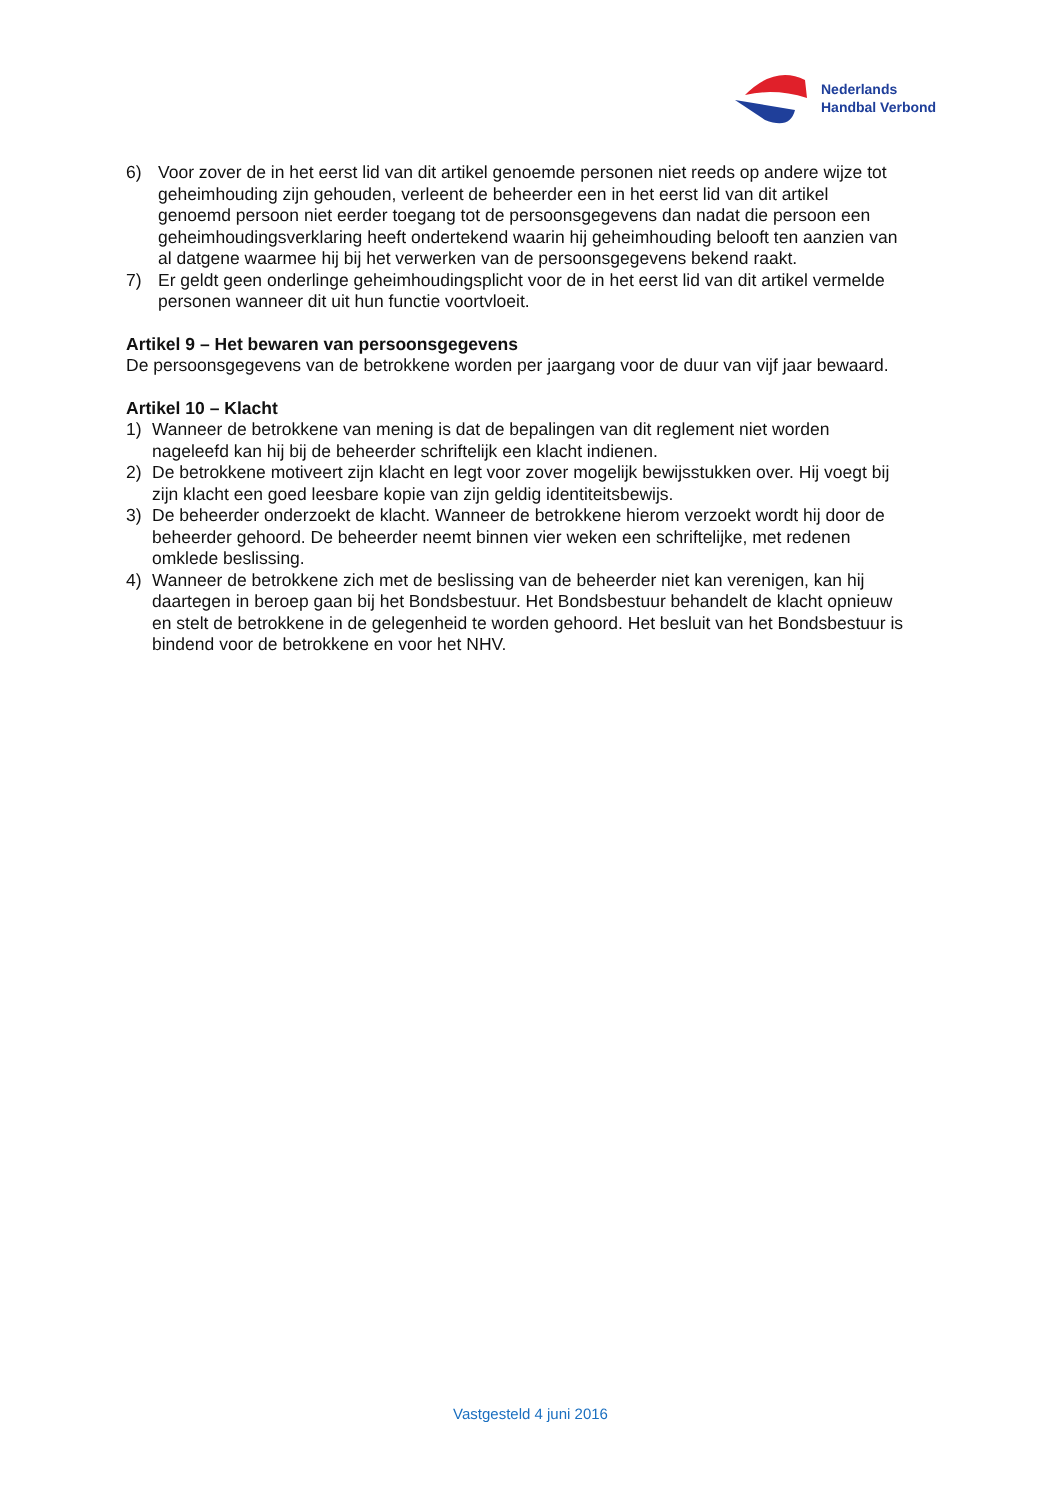Nederlands
Handbal Verbond
6) Voor zover de in het eerst lid van dit artikel genoemde personen niet reeds op andere wijze tot geheimhouding zijn gehouden, verleent de beheerder een in het eerst lid van dit artikel genoemd persoon niet eerder toegang tot de persoonsgegevens dan nadat die persoon een geheimhoudingsverklaring heeft ondertekend waarin hij geheimhouding belooft ten aanzien van al datgene waarmee hij bij het verwerken van de persoonsgegevens bekend raakt.
7) Er geldt geen onderlinge geheimhoudingsplicht voor de in het eerst lid van dit artikel vermelde personen wanneer dit uit hun functie voortvloeit.
Artikel 9 – Het bewaren van persoonsgegevens
De persoonsgegevens van de betrokkene worden per jaargang voor de duur van vijf jaar bewaard.
Artikel 10 – Klacht
1) Wanneer de betrokkene van mening is dat de bepalingen van dit reglement niet worden nageleefd kan hij bij de beheerder schriftelijk een klacht indienen.
2) De betrokkene motiveert zijn klacht en legt voor zover mogelijk bewijsstukken over. Hij voegt bij zijn klacht een goed leesbare kopie van zijn geldig identiteitsbewijs.
3) De beheerder onderzoekt de klacht. Wanneer de betrokkene hierom verzoekt wordt hij door de beheerder gehoord. De beheerder neemt binnen vier weken een schriftelijke, met redenen omklede beslissing.
4) Wanneer de betrokkene zich met de beslissing van de beheerder niet kan verenigen, kan hij daartegen in beroep gaan bij het Bondsbestuur. Het Bondsbestuur behandelt de klacht opnieuw en stelt de betrokkene in de gelegenheid te worden gehoord. Het besluit van het Bondsbestuur is bindend voor de betrokkene en voor het NHV.
Vastgesteld 4 juni 2016